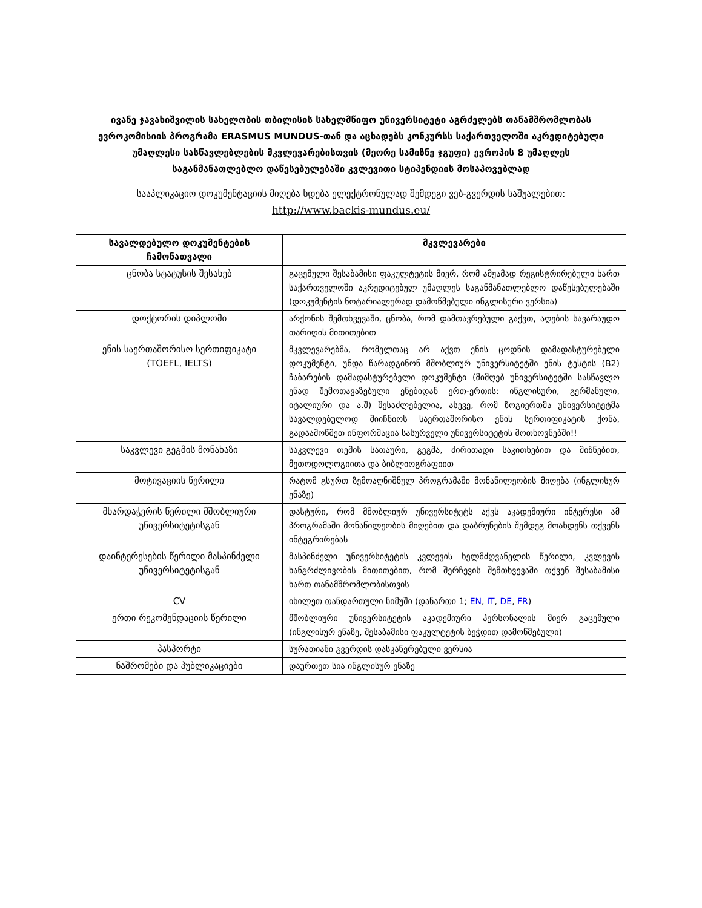ივანე ჯავახიშვილის სახელობის თბილისის სახელმწიფო უნივერსიტეტი აგრძელებს თანამშრომლობას ევროკომისიის პროგრამა ERASMUS MUNDUS-თან და აცხადებს კონკურსს საქართველოში აკრედიტებული უმაღლესი სასწავლებლების მკვლევარებისთვის (მეორე სამიზნე ჯგუფი) ევროპის 8 უმაღლეს საგანმანათლებლო დაწესებულებაში კვლევითი სტიპენდიის მოსაპოვებლად
სააპლიკაციო დოკუმენტაციის მიღება ხდება ელექტრონულად შემდეგი ვებ-გვერდის საშუალებით:
http://www.backis-mundus.eu/
| სავალდებულო დოკუმენტების ჩამონათვალი | მკვლევარები |
| --- | --- |
| ცნობა სტატუსის შესახებ | გაცემული შესაბამისი ფაკულტეტის მიერ, რომ ამჟამად რეგისტრირებული ხართ საქართველოში აკრედიტებულ უმაღლეს საგანმანათლებლო დაწესებულებაში (დოკუმენტის ნოტარიალურად დამოწმებული ინგლისური ვერსია) |
| დოქტორის დიპლომი | არქონის შემთხვევაში, ცნობა, რომ დამთავრებული გაქვთ, აღების სავარაუდო თარიღის მითითებით |
| ენის საერთაშორისო სერთიფიკატი (TOEFL, IELTS) | მკვლევარებმა, რომელთაც არ აქვთ ენის ცოდნის დამადასტურებელი დოკუმენტი, უნდა წარადგინონ მშობლიურ უნივერსიტეტში ენის ტესტის (B2) ჩაბარების დამადასტურებელი დოკუმენტი (მიმღებ უნივერსიტეტში სასწავლო ენად შემოთავაზებული ენებიდან ერთ-ერთის: ინგლისური, გერმანული, იტალიური და ა.შ) შესაძლებელია, ასევე, რომ ზოგიერთმა უნივერსიტეტმა სავალდებულოდ მიიჩნიოს საერთაშორისო ენის სერთიფიკატის ქონა, გადაამოწმეთ ინფორმაცია სასურველი უნივერსიტეტის მოთხოვნებში!! |
| საკვლევი გეგმის მონახაზი | საკვლევი თემის სათაური, გეგმა, ძირითადი საკითხებით და მიზნებით, მეთოდოლოგიითა და ბიბლიოგრაფიით |
| მოტივაციის წერილი | რატომ გსურთ ზემოაღნიშნულ პროგრამაში მონაწილეობის მიღება (ინგლისურ ენაზე) |
| მხარდაჭერის წერილი მშობლიური უნივერსიტეტისგან | დასტური, რომ მშობლიურ უნივერსიტეტს აქვს აკადემიური ინტერესი ამ პროგრამაში მონაწილეობის მიღებით და დაბრუნების შემდეგ მოახდენს თქვენს ინტეგრირებას |
| დაინტერესების წერილი მასპინძელი უნივერსიტეტისგან | მასპინძელი უნივერსიტეტის კვლევის ხელმძღვანელის წერილი, კვლევის ხანგრძლივობის მითითებით, რომ შერჩევის შემთხვევაში თქვენ შესაბამისი ხართ თანამშრომლობისთვის |
| CV | იხილეთ თანდართული ნიმუში (დანართი 1; EN , IT , DE , FR ) |
| ერთი რეკომენდაციის წერილი | მშობლიური უნივერსიტეტის აკადემიური პერსონალის მიერ გაცემული (ინგლისურ ენაზე, შესაბამისი ფაკულტეტის ბეჭდით დამოწმებული) |
| პასპორტი | სურათიანი გვერდის დასკანერებული ვერსია |
| ნაშრომები და პუბლიკაციები | დაურთეთ სია ინგლისურ ენაზე |